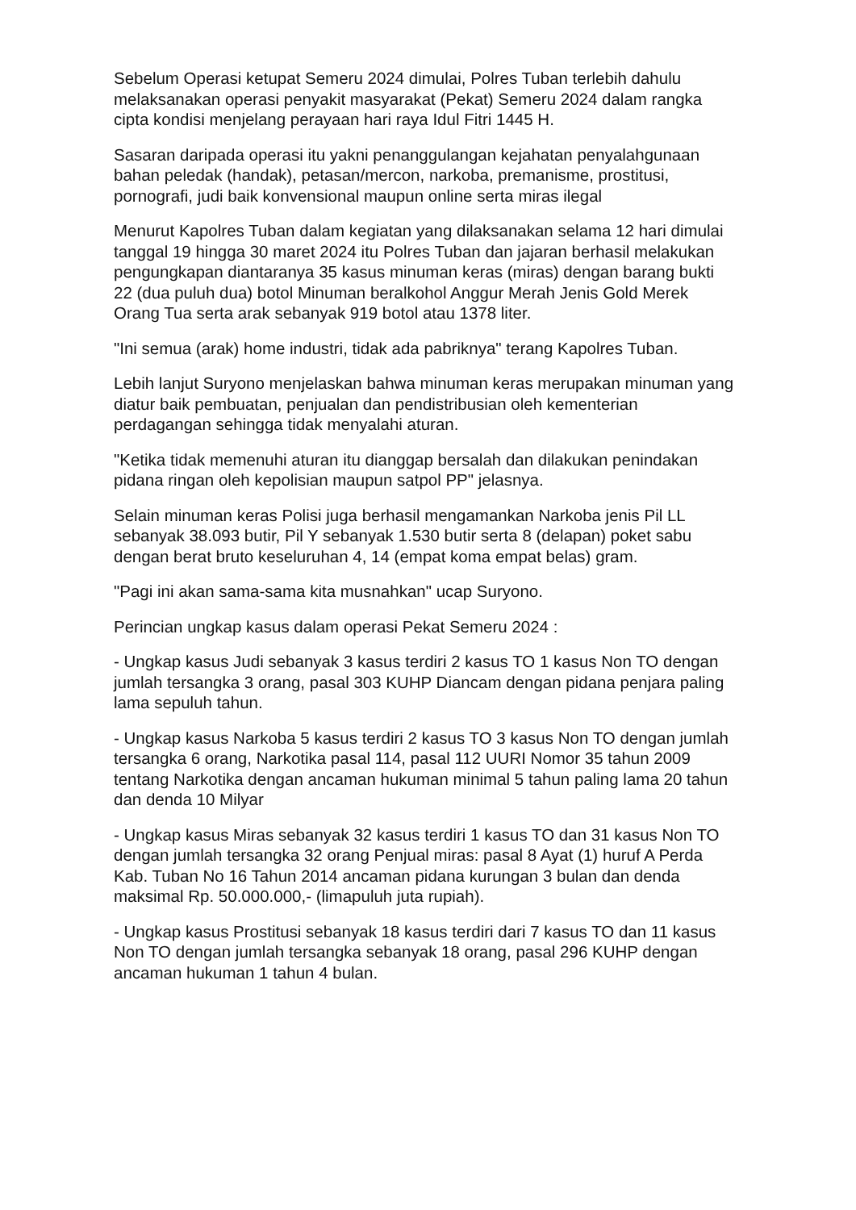Sebelum Operasi ketupat Semeru 2024 dimulai, Polres Tuban terlebih dahulu melaksanakan operasi penyakit masyarakat (Pekat) Semeru 2024 dalam rangka cipta kondisi menjelang perayaan hari raya Idul Fitri 1445 H.
Sasaran daripada operasi itu yakni penanggulangan kejahatan penyalahgunaan bahan peledak (handak), petasan/mercon, narkoba, premanisme, prostitusi, pornografi, judi baik konvensional maupun online serta miras ilegal
Menurut Kapolres Tuban dalam kegiatan yang dilaksanakan selama 12 hari dimulai tanggal 19 hingga 30 maret 2024 itu Polres Tuban dan jajaran berhasil melakukan pengungkapan diantaranya 35 kasus minuman keras (miras) dengan barang bukti 22 (dua puluh dua) botol Minuman beralkohol Anggur Merah Jenis Gold Merek Orang Tua serta arak sebanyak 919 botol atau 1378 liter.
"Ini semua (arak) home industri, tidak ada pabriknya" terang Kapolres Tuban.
Lebih lanjut Suryono menjelaskan bahwa minuman keras merupakan minuman yang diatur baik pembuatan, penjualan dan pendistribusian oleh kementerian perdagangan sehingga tidak menyalahi aturan.
"Ketika tidak memenuhi aturan itu dianggap bersalah dan dilakukan penindakan pidana ringan oleh kepolisian maupun satpol PP" jelasnya.
Selain minuman keras Polisi juga berhasil mengamankan Narkoba jenis Pil LL sebanyak 38.093 butir, Pil Y sebanyak 1.530 butir serta 8 (delapan) poket sabu dengan berat bruto keseluruhan 4, 14 (empat koma empat belas) gram.
"Pagi ini akan sama-sama kita musnahkan" ucap Suryono.
Perincian ungkap kasus dalam operasi Pekat Semeru 2024 :
- Ungkap kasus Judi sebanyak 3 kasus terdiri 2 kasus TO 1 kasus Non TO dengan jumlah tersangka 3 orang, pasal 303 KUHP Diancam dengan pidana penjara paling lama sepuluh tahun.
- Ungkap kasus Narkoba 5 kasus terdiri 2 kasus TO 3 kasus Non TO dengan jumlah tersangka 6 orang, Narkotika pasal 114, pasal 112 UURI Nomor 35 tahun 2009 tentang Narkotika dengan ancaman hukuman minimal 5 tahun paling lama 20 tahun dan denda 10 Milyar
- Ungkap kasus Miras sebanyak 32 kasus terdiri 1 kasus TO dan 31 kasus Non TO dengan jumlah tersangka 32 orang Penjual miras: pasal 8 Ayat (1) huruf A Perda Kab. Tuban No 16 Tahun 2014 ancaman pidana kurungan 3 bulan dan denda maksimal Rp. 50.000.000,- (limapuluh juta rupiah).
- Ungkap kasus Prostitusi sebanyak 18 kasus terdiri dari 7 kasus TO dan 11 kasus Non TO dengan jumlah tersangka sebanyak 18 orang, pasal 296 KUHP dengan ancaman hukuman 1 tahun 4 bulan.